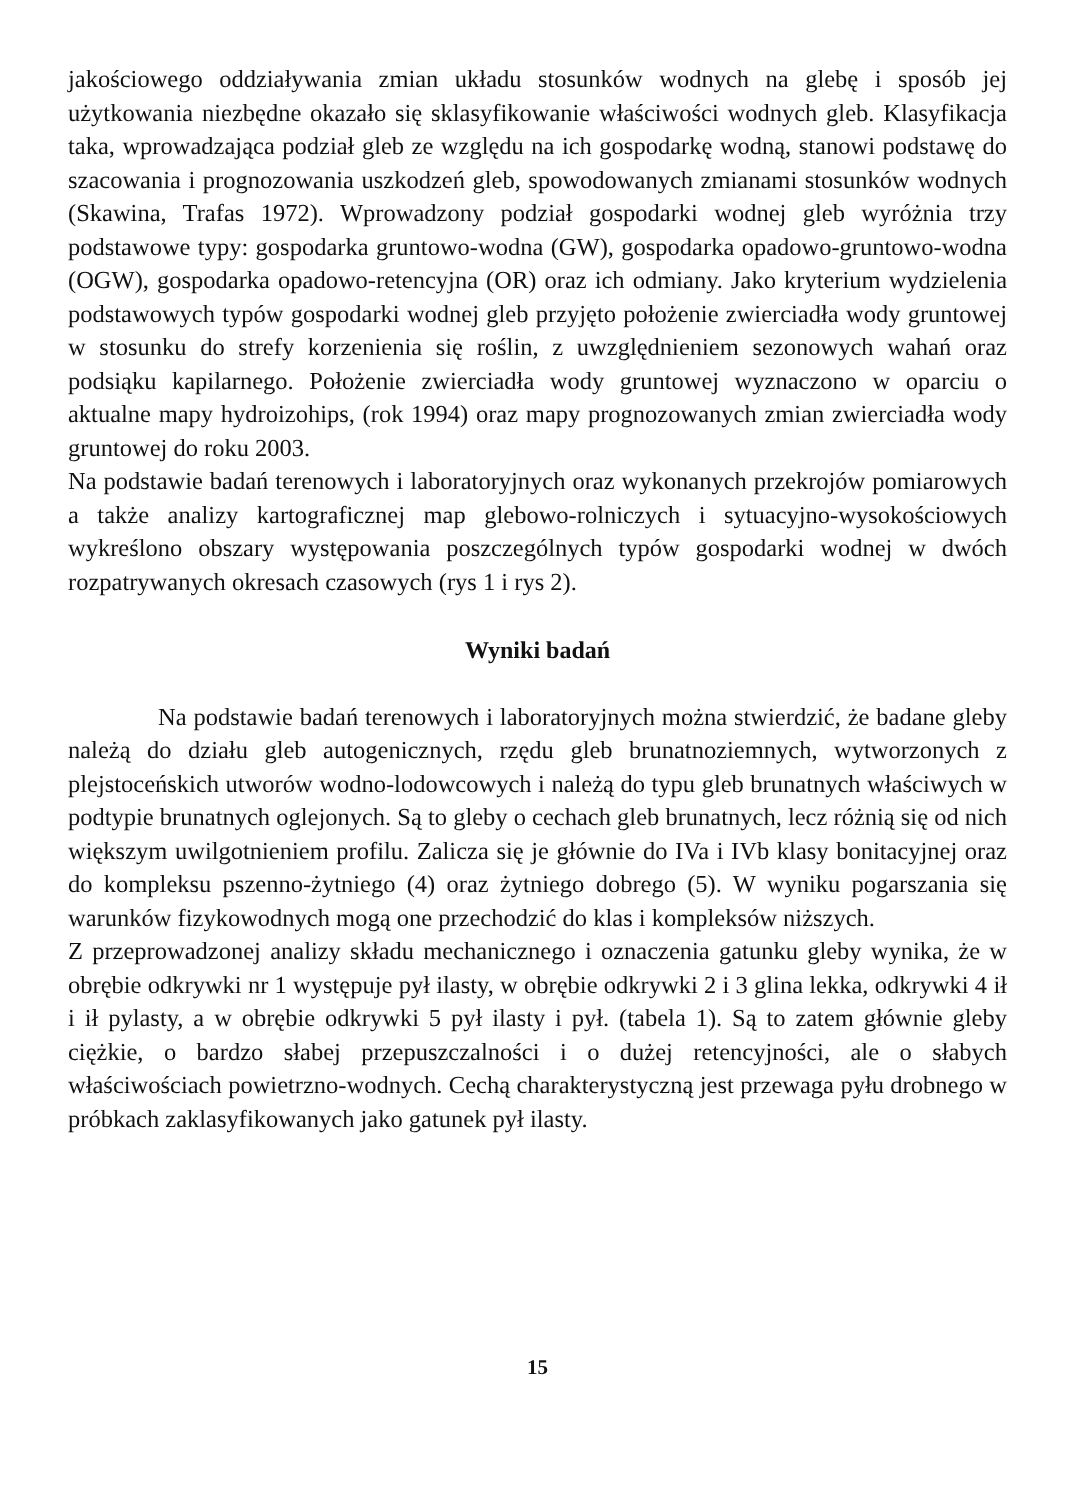jakościowego oddziaływania zmian układu stosunków wodnych na glebę i sposób jej użytkowania niezbędne okazało się sklasyfikowanie właściwości wodnych gleb. Klasyfikacja taka, wprowadzająca podział gleb ze względu na ich gospodarkę wodną, stanowi podstawę do szacowania i prognozowania uszkodzeń gleb, spowodowanych zmianami stosunków wodnych (Skawina, Trafas 1972). Wprowadzony podział gospodarki wodnej gleb wyróżnia trzy podstawowe typy: gospodarka gruntowo-wodna (GW), gospodarka opadowo-gruntowo-wodna (OGW), gospodarka opadowo-retencyjna (OR) oraz ich odmiany. Jako kryterium wydzielenia podstawowych typów gospodarki wodnej gleb przyjęto położenie zwierciadła wody gruntowej w stosunku do strefy korzenienia się roślin, z uwzględnieniem sezonowych wahań oraz podsiąku kapilarnego. Położenie zwierciadła wody gruntowej wyznaczono w oparciu o aktualne mapy hydroizohips, (rok 1994) oraz mapy prognozowanych zmian zwierciadła wody gruntowej do roku 2003.
Na podstawie badań terenowych i laboratoryjnych oraz wykonanych przekrojów pomiarowych a także analizy kartograficznej map glebowo-rolniczych i sytuacyjno-wysokościowych wykreślono obszary występowania poszczególnych typów gospodarki wodnej w dwóch rozpatrywanych okresach czasowych (rys 1 i rys 2).
Wyniki badań
Na podstawie badań terenowych i laboratoryjnych można stwierdzić, że badane gleby należą do działu gleb autogenicznych, rzędu gleb brunatnoziemnych, wytworzonych z plejstoceńskich utworów wodno-lodowcowych i należą do typu gleb brunatnych właściwych w podtypie brunatnych oglejonych. Są to gleby o cechach gleb brunatnych, lecz różnią się od nich większym uwilgotnieniem profilu. Zalicza się je głównie do IVa i IVb klasy bonitacyjnej oraz do kompleksu pszenno-żytniego (4) oraz żytniego dobrego (5). W wyniku pogarszania się warunków fizykowodnych mogą one przechodzić do klas i kompleksów niższych.
Z przeprowadzonej analizy składu mechanicznego i oznaczenia gatunku gleby wynika, że w obrębie odkrywki nr 1 występuje pył ilasty, w obrębie odkrywki 2 i 3 glina lekka, odkrywki 4 ił i ił pylasty, a w obrębie odkrywki 5 pył ilasty i pył. (tabela 1). Są to zatem głównie gleby ciężkie, o bardzo słabej przepuszczalności i o dużej retencyjności, ale o słabych właściwościach powietrzno-wodnych. Cechą charakterystyczną jest przewaga pyłu drobnego w próbkach zaklasyfikowanych jako gatunek pył ilasty.
15